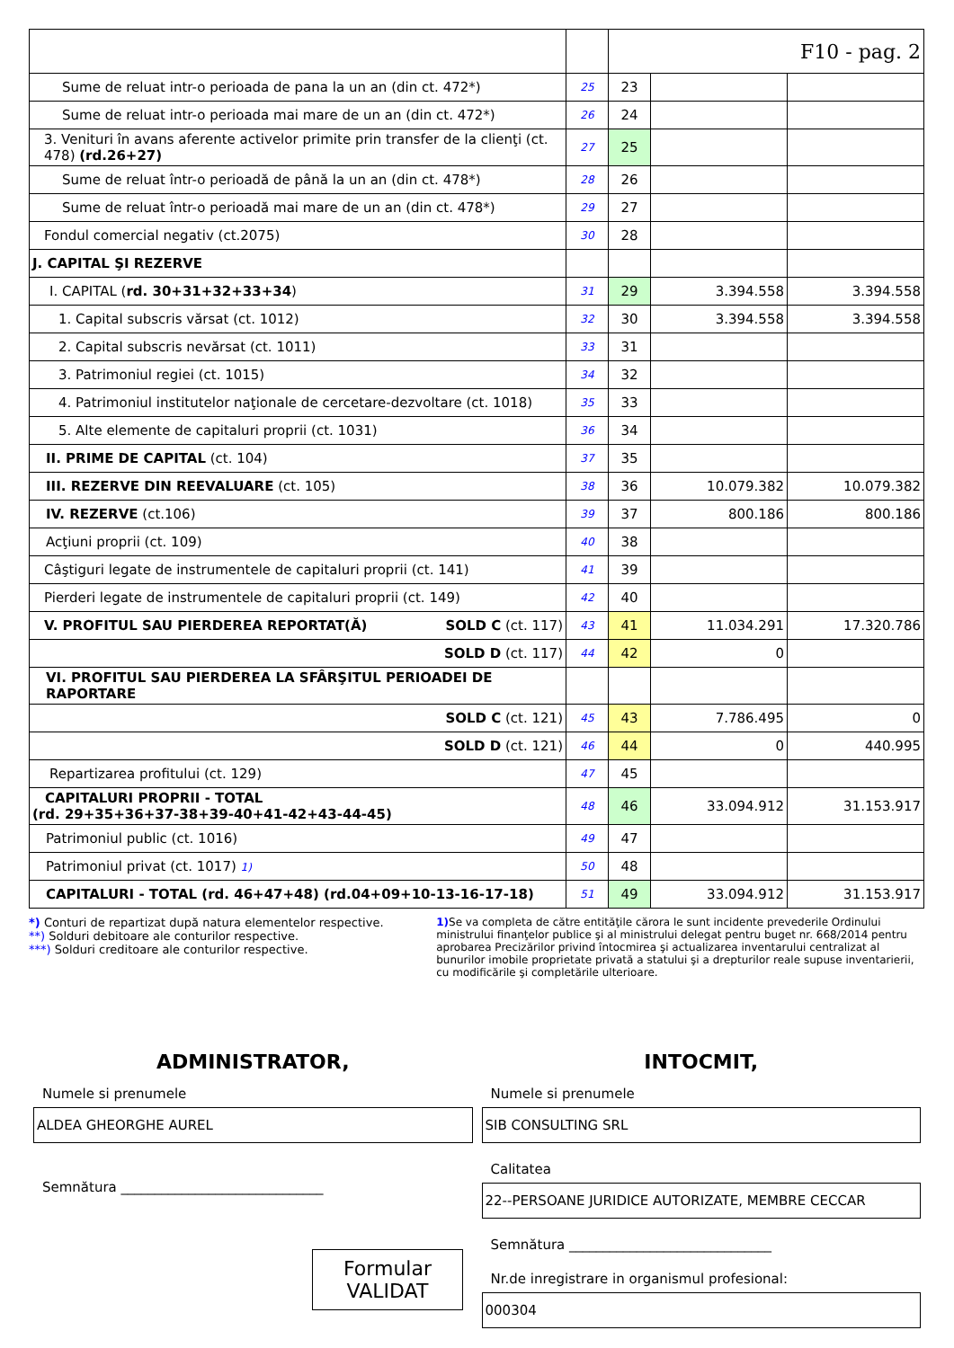| | | F10 - pag. 2 | | |
| Sume de reluat intr-o perioada de pana la un an (din ct. 472*) | 25 | 23 | | |
| Sume de reluat intr-o perioada mai mare de un an (din ct. 472*) | 26 | 24 | | |
| 3. Venituri în avans aferente activelor primite prin transfer de la clienţi (ct. 478) (rd.26+27) | 27 | 25 | | |
| Sume de reluat într-o perioadă de până la un an (din ct. 478*) | 28 | 26 | | |
| Sume de reluat într-o perioadă mai mare de un an (din ct. 478*) | 29 | 27 | | |
| Fondul comercial negativ (ct.2075) | 30 | 28 | | |
| J. CAPITAL ŞI REZERVE | | | | |
| I. CAPITAL ( rd. 30+31+32+33+34 ) | 31 | 29 | 3.394.558 | 3.394.558 |
| 1. Capital subscris vărsat (ct. 1012) | 32 | 30 | 3.394.558 | 3.394.558 |
| 2. Capital subscris nevărsat (ct. 1011) | 33 | 31 | | |
| 3. Patrimoniul regiei (ct. 1015) | 34 | 32 | | |
| 4. Patrimoniul institutelor naţionale de cercetare-dezvoltare (ct. 1018) | 35 | 33 | | |
| 5. Alte elemente de capitaluri proprii (ct. 1031) | 36 | 34 | | |
| II. PRIME DE CAPITAL (ct. 104) | 37 | 35 | | |
| III. REZERVE DIN REEVALUARE (ct. 105) | 38 | 36 | 10.079.382 | 10.079.382 |
| IV. REZERVE (ct.106) | 39 | 37 | 800.186 | 800.186 |
| Acţiuni proprii (ct. 109) | 40 | 38 | | |
| Câştiguri legate de instrumentele de capitaluri proprii (ct. 141) | 41 | 39 | | |
| Pierderi legate de instrumentele de capitaluri proprii (ct. 149) | 42 | 40 | | |
| V. PROFITUL SAU PIERDEREA REPORTAT(Ă) SOLD C (ct. 117) | 43 | 41 | 11.034.291 | 17.320.786 |
| SOLD D (ct. 117) | 44 | 42 | 0 | |
| VI. PROFITUL SAU PIERDEREA LA SFÂRŞITUL PERIOADEI DE RAPORTARE | | | | |
| SOLD C (ct. 121) | 45 | 43 | 7.786.495 | 0 |
| SOLD D (ct. 121) | 46 | 44 | 0 | 440.995 |
| Repartizarea profitului (ct. 129) | 47 | 45 | | |
| CAPITALURI PROPRII - TOTAL (rd. 29+35+36+37-38+39-40+41-42+43-44-45) | 48 | 46 | 33.094.912 | 31.153.917 |
| Patrimoniul public (ct. 1016) | 49 | 47 | | |
| Patrimoniul privat (ct. 1017) 1) | 50 | 48 | | |
| CAPITALURI - TOTAL (rd. 46+47+48) (rd.04+09+10-13-16-17-18) | 51 | 49 | 33.094.912 | 31.153.917 |
*) Conturi de repartizat după natura elementelor respective.
**) Solduri debitoare ale conturilor respective.
***) Solduri creditoare ale conturilor respective.
1) Se va completa de către entităţile cărora le sunt incidente prevederile Ordinului ministrului finanţelor publice şi al ministrului delegat pentru buget nr. 668/2014 pentru aprobarea Precizărilor privind întocmirea şi actualizarea inventarului centralizat al bunurilor imobile proprietate privată a statului şi a drepturilor reale supuse inventarierii, cu modificările şi completările ulterioare.
ADMINISTRATOR,
Numele si prenumele
ALDEA GHEORGHE AUREL
Semnătura ______________________________
Formular VALIDAT
INTOCMIT,
Numele si prenumele
SIB CONSULTING SRL
Calitatea
22--PERSOANE JURIDICE AUTORIZATE, MEMBRE CECCAR
Semnătura ______________________________
Nr.de inregistrare in organismul profesional:
000304